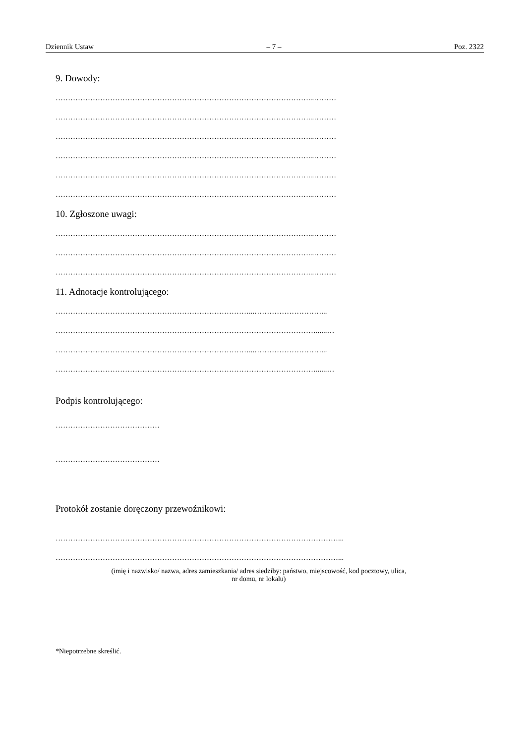Dziennik Ustaw – 7 – Poz. 2322
9. Dowody:
…………………………………………………………………………………………...………
…………………………………………………………………………………………...………
…………………………………………………………………………………………...………
…………………………………………………………………………………………...………
…………………………………………………………………………………………...………
…………………………………………………………………………………………...………
10. Zgłoszone uwagi:
…………………………………………………………………………………………...………
…………………………………………………………………………………………...………
…………………………………………………………………………………………...………
11. Adnotacje kontrolującego:
……………………………………………………………………...………………………...
……………………………………………………………………………………………......…
……………………………………………………………………...………………………...
……………………………………………………………………………………………......…
Podpis kontrolującego:
……………………………………
……………………………………
Protokół zostanie doręczony przewoźnikowi:
……………………………………………………………………………………………………...
……………………………………………………………………………………………………...
(imię i nazwisko/ nazwa, adres zamieszkania/ adres siedziby: państwo, miejscowość, kod pocztowy, ulica,
nr domu, nr lokalu)
*Niepotrzebne skreślić.